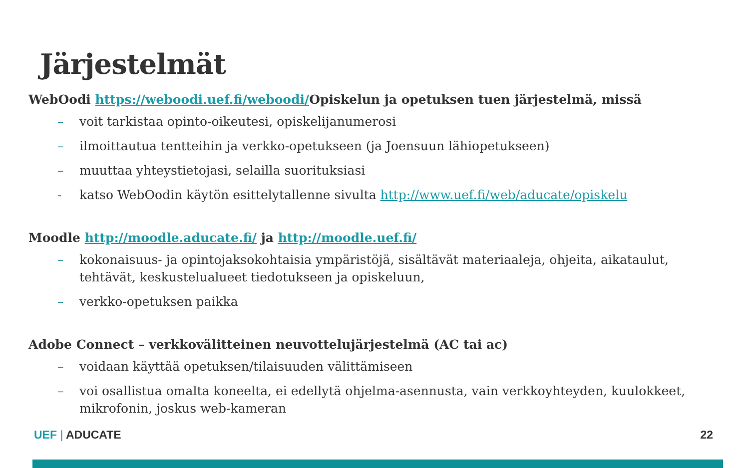Järjestelmät
WebOodi https://weboodi.uef.fi/weboodi/Opiskelun ja opetuksen tuen järjestelmä, missä
– voit tarkistaa opinto-oikeutesi, opiskelijanumerosi
– ilmoittautua tentteihin ja verkko-opetukseen (ja Joensuun lähiopetukseen)
– muuttaa yhteystietojasi, selailla suorituksiasi
- katso WebOodin käytön esittelytallenne sivulta http://www.uef.fi/web/aducate/opiskelu
Moodle http://moodle.aducate.fi/ ja http://moodle.uef.fi/
– kokonaisuus- ja opintojaksokohtaisia ympäristöjä, sisältävät materiaaleja, ohjeita, aikataulut, tehtävät, keskustelualueet tiedotukseen ja opiskeluun,
– verkko-opetuksen paikka
Adobe Connect – verkkovälitteinen neuvottelujärjestelmä (AC tai ac)
– voidaan käyttää opetuksen/tilaisuuden välittämiseen
– voi osallistua omalta koneelta, ei edellytä ohjelma-asennusta, vain verkkoyhteyden, kuulokkeet, mikrofonin, joskus web-kameran
UEF | ADUCATE 22